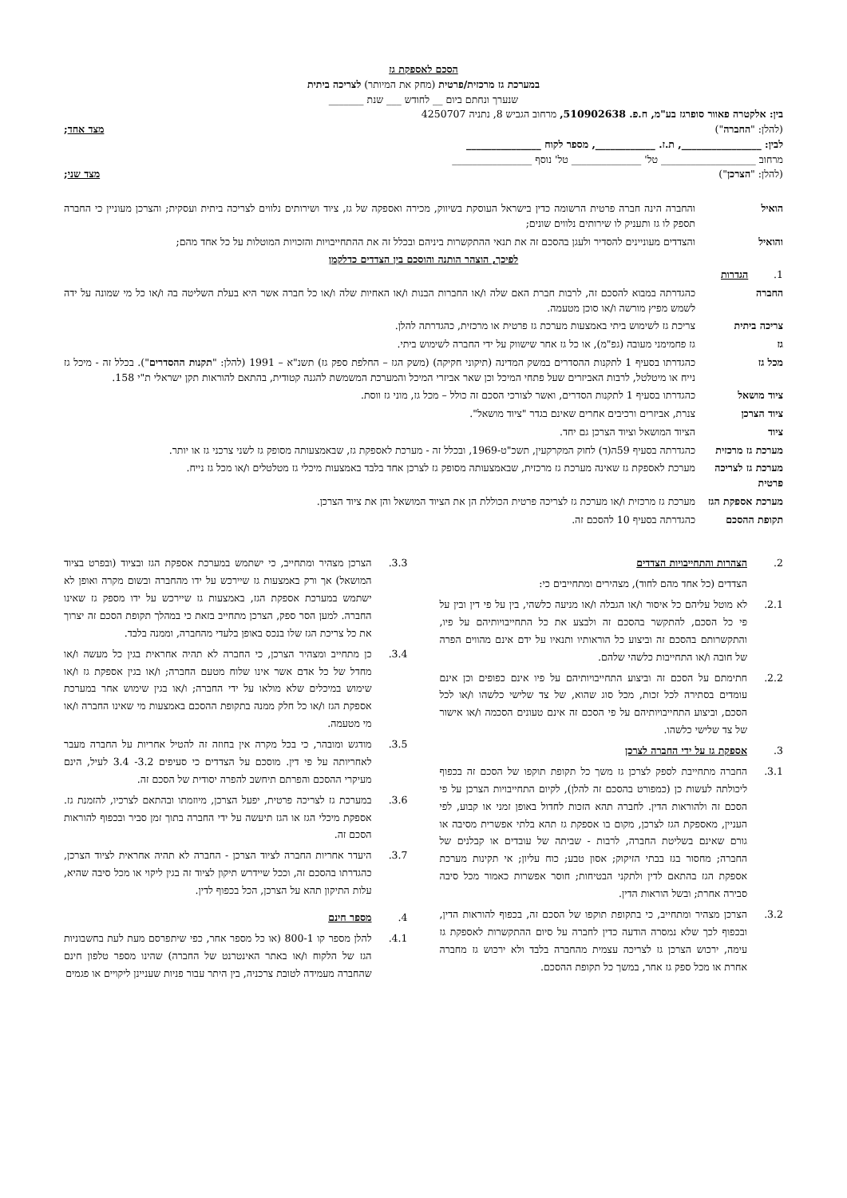הסכם לאספקת גז
במערכת גז מרכזית/פרטית (מחק את המיותר) לצריכה ביתית
שנערך ונחתם ביום __ לחודש ___ שנת _______
בין: אלקטרה פאוור סופרגז בע"מ, ח.פ. 510902638, מרחוב הגביש 8, נתניה 4250707
(להלן: "החברה") מצד אחד;
לבין: ________________, ת.ז. ____________, מספר לקוח _______________
מרחוב ___________________ טל' ______________ טל' נוסף ________________
(להלן: "הצרכן") מצד שני;
הואיל והחברה הינה חברה פרטית הרשומה כדין בישראל העוסקת בשיווק, מכירה ואספקה של גז, ציוד ושירותים נלווים לצריכה ביתית ועסקית; והצרכן מעוניין כי החברה תספק לו גז ותעניק לו שירותים נלווים שונים;
והואיל והצדדים מעוניינים להסדיר ולעגן בהסכם זה את תנאי ההתקשרות ביניהם ובכלל זה את ההתחייבויות והזכויות המוטלות על כל אחד מהם;
לפיכך, הוצהר הותנה והוסכם בין הצדדים כדלקמן
1. הגדרות
החברה כהגדרתה במבוא להסכם זה, לרבות חברת האם שלה ו/או החברות הבנות ו/או האחיות שלה ו/או כל חברה אשר היא בעלת השליטה בה ו/או כל מי שמונה על ידה לשמש מפיץ מורשה ו/או סוכן מטעמה.
צריכה ביתית צריכת גז לשימוש ביתי באמצעות מערכת גז פרטית או מרכזית, כהגדרתה להלן.
גז גז פחמימני מעובה (גפ"מ), או כל גז אחר שישווק על ידי החברה לשימוש ביתי.
מכל גז כהגדרתו בסעיף 1 לתקנות ההסדרים במשק המדינה (תיקוני חקיקה) (משק הגז – החלפת ספק גז) תשנ"א – 1991 (להלן: "תקנות ההסדרים"). בכלל זה - מיכל גז נייח או מיטלטל, לרבות האביזרים שעל פתחי המיכל וכן שאר אביזרי המיכל והמערכת המשמשת להגנה קטודית, בהתאם להוראות תקן ישראלי ת"י 158.
ציוד מושאל כהגדרתו בסעיף 1 לתקנות הסדרים, ואשר לצורכי הסכם זה כולל – מכל גז, מוני גז ווסת.
ציוד הצרכן צנרת, אביזרים ורכיבים אחרים שאינם בגדר "ציוד מושאל".
ציוד הציוד המושאל וציוד הצרכן גם יחד.
מערכת גז מרכזית
כהגדרתה בסעיף 59ה(ד) לחוק המקרקעין, תשכ"ט-1969, ובכלל זה - מערכת לאספקת גז, שבאמצעותה מסופק גז לשני צרכני גז או יותר.
מערכת גז לצריכה פרטית
מערכת לאספקת גז שאינה מערכת גז מרכזית, שבאמצעותה מסופק גז לצרכן אחד בלבד באמצעות מיכלי גז מטלטלים ו/או מכל גז נייח.
מערכת אספקת הגז
מערכת גז מרכזית ו/או מערכת גז לצריכה פרטית הכוללת הן את הציוד המושאל והן את ציוד הצרכן.
תקופת ההסכם כהגדרתה בסעיף 10 להסכם זה.
2. הצהרות והתחייבויות הצדדים
הצדדים (כל אחד מהם לחוד), מצהירים ומתחייבים כי:
2.1. לא מוטל עליהם כל איסור ו/או הגבלה ו/או מניעה כלשהי, בין על פי דין ובין על פי כל הסכם, להתקשר בהסכם זה ולבצע את כל התחייבויותיהם על פיו, והתקשרותם בהסכם זה וביצוע כל הוראותיו ותנאיו על ידם אינם מהווים הפרה של חובה ו/או התחייבות כלשהי שלהם.
2.2. חתימתם על הסכם זה וביצוע התחייבויותיהם על פיו אינם כפופים וכן אינם עומדים בסתירה לכל זכות, מכל סוג שהוא, של צד שלישי כלשהו ו/או לכל הסכם, וביצוע התחייבויותיהם על פי הסכם זה אינם טעונים הסכמה ו/או אישור של צד שלישי כלשהו.
3. אספקת גז על ידי החברה לצרכן
3.1. החברה מתחייבת לספק לצרכן גז משך כל תקופת תוקפו של הסכם זה בכפוף ליכולתה לעשות כן (כמפורט בהסכם זה להלן), לקיום התחייבויות הצרכן על פי הסכם זה ולהוראות הדין. לחברה תהא הזכות לחדול באופן זמני או קבוע, לפי העניין, מאספקת הגז לצרכן, מקום בו אספקת גז תהא בלתי אפשרית מסיבה או גורם שאינם בשליטת החברה, לרבות - שביתה של עובדים או קבלנים של החברה; מחסור בגז בבתי הזיקוק; אסון טבע; כוח עליון; אי תקינות מערכת אספקת הגז בהתאם לדין ולתקני הבטיחות; חוסר אפשרות כאמור מכל סיבה סבירה אחרת; ובשל הוראות הדין.
3.2. הצרכן מצהיר ומתחייב, כי בתקופת תוקפו של הסכם זה, בכפוף להוראות הדין, ובכפוף לכך שלא נמסרה הודעה כדין לחברה על סיום ההתקשרות לאספקת גז עימה, ירכוש הצרכן גז לצריכה עצמית מהחברה בלבד ולא ירכוש גז מחברה אחרת או מכל ספק גז אחר, במשך כל תקופת ההסכם.
3.3. הצרכן מצהיר ומתחייב, כי ישתמש במערכת אספקת הגז ובציוד (ובפרט בציוד המושאל) אך ורק באמצעות גז שיירכש על ידו מהחברה ובשום מקרה ואופן לא ישתמש במערכת אספקת הגז, באמצעות גז שיירכש על ידו מספק גז שאינו החברה. למען הסר ספק, הצרכן מתחייב בזאת כי במהלך תקופת הסכם זה יצרוך את כל צריכת הגז שלו בנכס באופן בלעדי מהחברה, וממנה בלבד.
3.4. כן מתחייב ומצהיר הצרכן, כי החברה לא תהיה אחראית בגין כל מעשה ו/או מחדל של כל אדם אשר אינו שלוח מטעם החברה; ו/או בגין אספקת גז ו/או שימוש במיכלים שלא מולאו על ידי החברה; ו/או בגין שימוש אחר במערכת אספקת הגז ו/או כל חלק ממנה בתקופת ההסכם באמצעות מי שאינו החברה ו/או מי מטעמה.
3.5. מודגש ומובהר, כי בכל מקרה אין בחוזה זה להטיל אחריות על החברה מעבר לאחריותה על פי דין. מוסכם על הצדדים כי סעיפים 3.2- 3.4 לעיל, הינם מעיקרי ההסכם והפרתם תיחשב להפרה יסודית של הסכם זה.
3.6. במערכת גז לצריכה פרטית, יפעל הצרכן, מיוזמתו ובהתאם לצרכיו, להזמנת גז. אספקת מיכלי הגז או הגז תיעשה על ידי החברה בתוך זמן סביר ובכפוף להוראות הסכם זה.
3.7. היעדר אחריות החברה לציוד הצרכן - החברה לא תהיה אחראית לציוד הצרכן, כהגדרתו בהסכם זה, וככל שיידרש תיקון לציוד זה בגין ליקוי או מכל סיבה שהיא, עלות התיקון תהא על הצרכן, הכל בכפוף לדין.
4. מספר חינם
4.1. להלן מספר קו 800-1 (או כל מספר אחר, כפי שיתפרסם מעת לעת בחשבוניות הגז של הלקוח ו/או באתר האינטרנט של החברה) שהינו מספר טלפון חינם שהחברה מעמידה לטובת צרכניה, בין היתר עבור פניות שעניינן ליקויים או פגמים